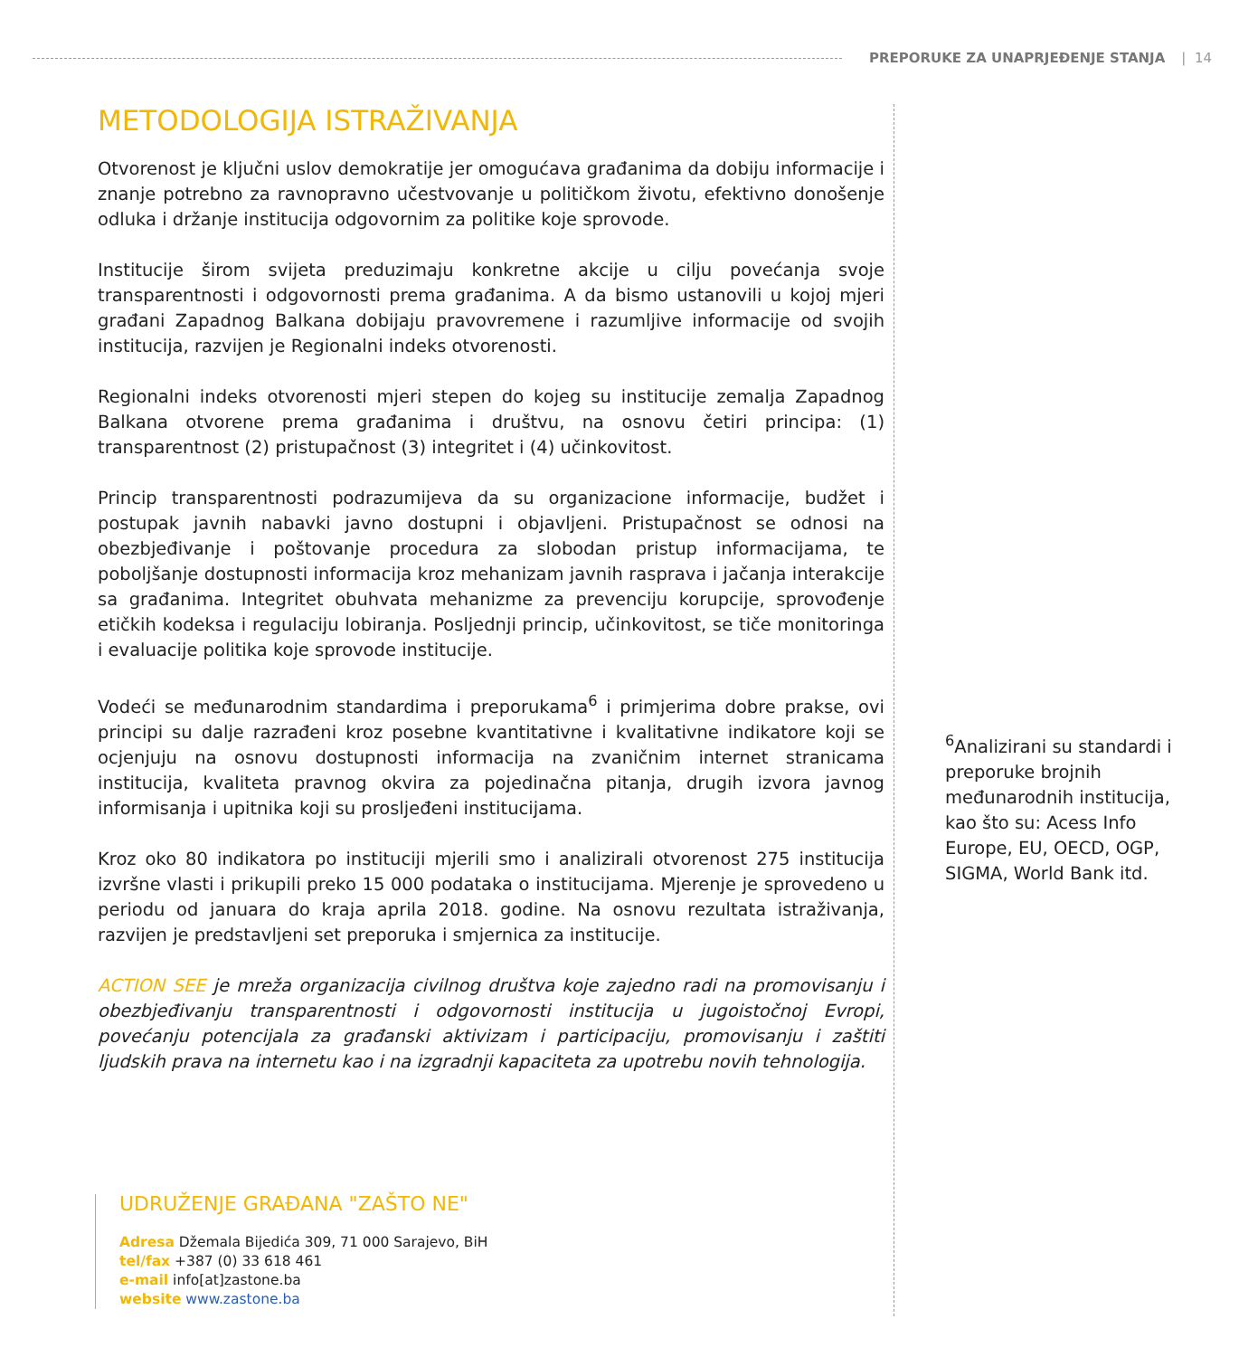PREPORUKE ZA UNAPRJEĐENJE STANJA | 14
METODOLOGIJA ISTRAŽIVANJA
Otvorenost je ključni uslov demokratije jer omogućava građanima da dobiju informacije i znanje potrebno za ravnopravno učestvovanje u političkom životu, efektivno donošenje odluka i držanje institucija odgovornim za politike koje sprovode.
Institucije širom svijeta preduzimaju konkretne akcije u cilju povećanja svoje transparentnosti i odgovornosti prema građanima. A da bismo ustanovili u kojoj mjeri građani Zapadnog Balkana dobijaju pravovremene i razumljive informacije od svojih institucija, razvijen je Regionalni indeks otvorenosti.
Regionalni indeks otvorenosti mjeri stepen do kojeg su institucije zemalja Zapadnog Balkana otvorene prema građanima i društvu, na osnovu četiri principa: (1) transparentnost (2) pristupačnost (3) integritet i (4) učinkovitost.
Princip transparentnosti podrazumijeva da su organizacione informacije, budžet i postupak javnih nabavki javno dostupni i objavljeni. Pristupačnost se odnosi na obezbjeđivanje i poštovanje procedura za slobodan pristup informacijama, te poboljšanje dostupnosti informacija kroz mehanizam javnih rasprava i jačanja interakcije sa građanima. Integritet obuhvata mehanizme za prevenciju korupcije, sprovođenje etičkih kodeksa i regulaciju lobiranja. Posljednji princip, učinkovitost, se tiče monitoringa i evaluacije politika koje sprovode institucije.
Vodeći se međunarodnim standardima i preporukama<sup>6</sup> i primjerima dobre prakse, ovi principi su dalje razrađeni kroz posebne kvantitativne i kvalitativne indikatore koji se ocjenjuju na osnovu dostupnosti informacija na zvaničnim internet stranicama institucija, kvaliteta pravnog okvira za pojedinačna pitanja, drugih izvora javnog informisanja i upitnika koji su prosljeđeni institucijama.
Kroz oko 80 indikatora po instituciji mjerili smo i analizirali otvorenost 275 institucija izvršne vlasti i prikupili preko 15 000 podataka o institucijama. Mjerenje je sprovedeno u periodu od januara do kraja aprila 2018. godine. Na osnovu rezultata istraživanja, razvijen je predstavljeni set preporuka i smjernica za institucije.
ACTION SEE je mreža organizacija civilnog društva koje zajedno radi na promovisanju i obezbjeđivanju transparentnosti i odgovornosti institucija u jugoistočnoj Evropi, povećanju potencijala za građanski aktivizam i participaciju, promovisanju i zaštiti ljudskih prava na internetu kao i na izgradnji kapaciteta za upotrebu novih tehnologija.
<sup>6</sup> Analizirani su standardi i preporuke brojnih međunarodnih institucija, kao što su: Acess Info Europe, EU, OECD, OGP, SIGMA, World Bank itd.
UDRUŽENJE GRAĐANA "ZAŠTO NE"
Adresa Džemala Bijedića 309, 71 000 Sarajevo, BiH
tel/fax +387 (0) 33 618 461
e-mail info[at]zastone.ba
website www.zastone.ba